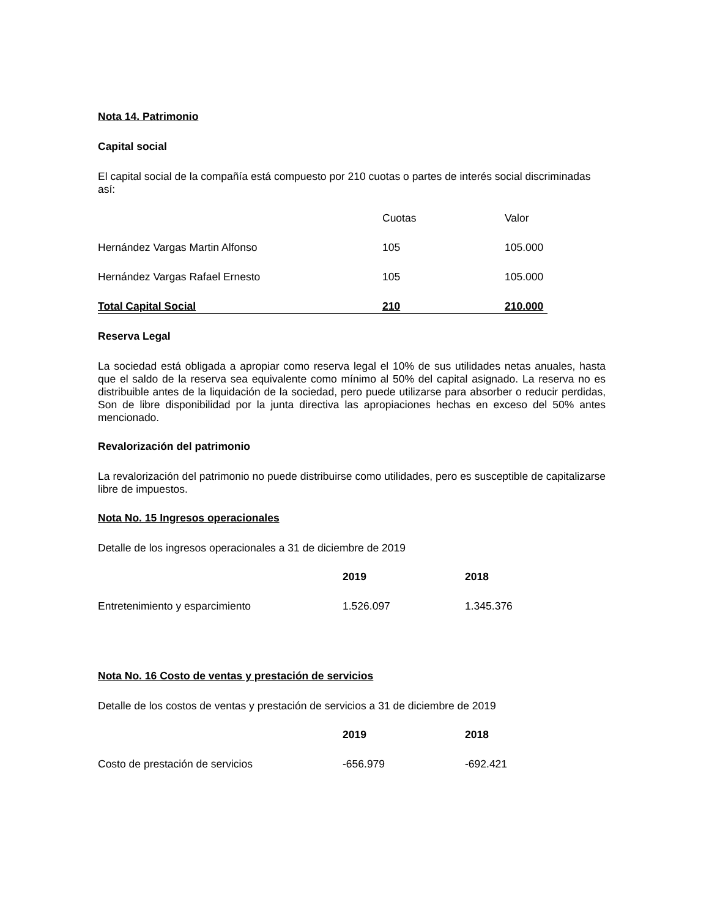Nota 14. Patrimonio
Capital social
El capital social de la compañía está compuesto por 210 cuotas o partes de interés social discriminadas así:
| | Cuotas | Valor |
| --- | --- | --- |
| Hernández Vargas Martin Alfonso | 105 | 105.000 |
| Hernández Vargas Rafael Ernesto | 105 | 105.000 |
| Total Capital Social | 210 | 210.000 |
Reserva Legal
La sociedad está obligada a apropiar como reserva legal el 10% de sus utilidades netas anuales, hasta que el saldo de la reserva sea equivalente como mínimo al 50% del capital asignado. La reserva no es distribuible antes de la liquidación de la sociedad, pero puede utilizarse para absorber o reducir perdidas, Son de libre disponibilidad por la junta directiva las apropiaciones hechas en exceso del 50% antes mencionado.
Revalorización del patrimonio
La revalorización del patrimonio no puede distribuirse como utilidades, pero es susceptible de capitalizarse libre de impuestos.
Nota No. 15 Ingresos operacionales
Detalle de los ingresos operacionales a 31 de diciembre de 2019
| | 2019 | 2018 |
| --- | --- | --- |
| Entretenimiento y esparcimiento | 1.526.097 | 1.345.376 |
Nota No. 16 Costo de ventas y prestación de servicios
Detalle de los costos de ventas y prestación de servicios a 31 de diciembre de 2019
| | 2019 | 2018 |
| --- | --- | --- |
| Costo de prestación de servicios | -656.979 | -692.421 |